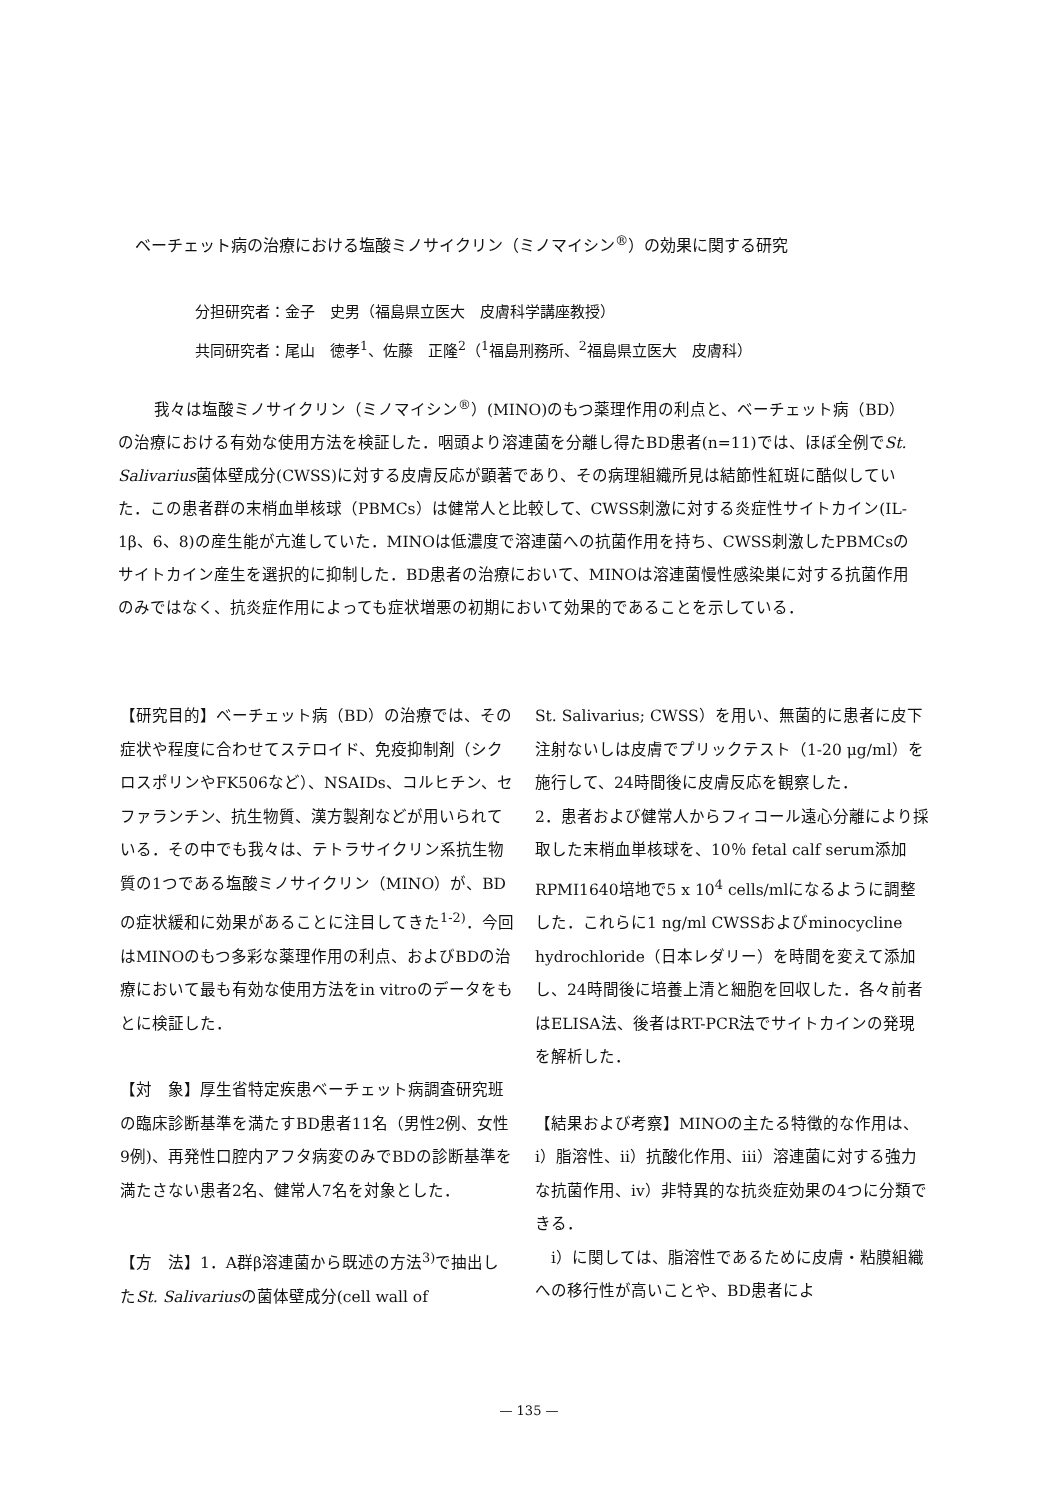ベーチェット病の治療における塩酸ミノサイクリン（ミノマイシン<sup>®</sup>）の効果に関する研究
分担研究者：金子　史男（福島県立医大　皮膚科学講座教授）
共同研究者：尾山　徳孝<sup>1</sup>、佐藤　正隆<sup>2</sup>（<sup>1</sup>福島刑務所、<sup>2</sup>福島県立医大　皮膚科）
我々は塩酸ミノサイクリン（ミノマイシン<sup>®</sup>）(MINO)のもつ薬理作用の利点と、ベーチェット病（BD）の治療における有効な使用方法を検証した．咽頭より溶連菌を分離し得たBD患者(n=11)では、ほぼ全例でSt. Salivarius菌体壁成分(CWSS)に対する皮膚反応が顕著であり、その病理組織所見は結節性紅斑に酷似していた．この患者群の末梢血単核球（PBMCs）は健常人と比較して、CWSS刺激に対する炎症性サイトカイン(IL-1β、6、8)の産生能が亢進していた．MINOは低濃度で溶連菌への抗菌作用を持ち、CWSS刺激したPBMCsのサイトカイン産生を選択的に抑制した．BD患者の治療において、MINOは溶連菌慢性感染巣に対する抗菌作用のみではなく、抗炎症作用によっても症状増悪の初期において効果的であることを示している．
【研究目的】ベーチェット病（BD）の治療では、その症状や程度に合わせてステロイド、免疫抑制剤（シクロスポリンやFK506など）、NSAIDs、コルヒチン、セファランチン、抗生物質、漢方製剤などが用いられている．その中でも我々は、テトラサイクリン系抗生物質の1つである塩酸ミノサイクリン（MINO）が、BDの症状緩和に効果があることに注目してきた<sup>1-2)</sup>．今回はMINOのもつ多彩な薬理作用の利点、およびBDの治療において最も有効な使用方法をin vitroのデータをもとに検証した．
【対　象】厚生省特定疾患ベーチェット病調査研究班の臨床診断基準を満たすBD患者11名（男性2例、女性9例)、再発性口腔内アフタ病変のみでBDの診断基準を満たさない患者2名、健常人7名を対象とした．
【方　法】1．A群β溶連菌から既述の方法<sup>3)</sup>で抽出したSt. Salivariusの菌体壁成分(cell wall of
St. Salivarius; CWSS）を用い、無菌的に患者に皮下注射ないしは皮膚でプリックテスト（1-20 μg/ml）を施行して、24時間後に皮膚反応を観察した．
2．患者および健常人からフィコール遠心分離により採取した末梢血単核球を、10％ fetal calf serum添加RPMI1640培地で5 x 10<sup>4</sup> cells/mlになるように調整した．これらに1 ng/ml CWSSおよびminocycline hydrochloride（日本レダリー）を時間を変えて添加し、24時間後に培養上清と細胞を回収した．各々前者はELISA法、後者はRT-PCR法でサイトカインの発現を解析した．
【結果および考察】MINOの主たる特徴的な作用は、i）脂溶性、ii）抗酸化作用、iii）溶連菌に対する強力な抗菌作用、iv）非特異的な抗炎症効果の4つに分類できる．
　i）に関しては、脂溶性であるために皮膚・粘膜組織への移行性が高いことや、BD患者によ
— 135 —